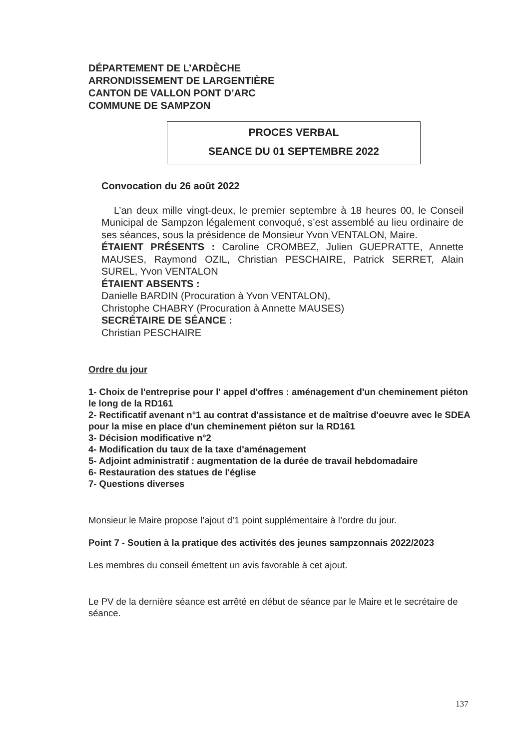DÉPARTEMENT DE L’ARDÈCHE
ARRONDISSEMENT DE LARGENTIÈRE
CANTON DE VALLON PONT D’ARC
COMMUNE DE SAMPZON
PROCES VERBAL
SEANCE DU 01 SEPTEMBRE 2022
Convocation du 26 août 2022
L’an deux mille vingt-deux, le premier septembre à 18 heures 00, le Conseil Municipal de Sampzon légalement convoqué, s’est assemblé au lieu ordinaire de ses séances, sous la présidence de Monsieur Yvon VENTALON, Maire.
ÉTAIENT PRÉSENTS : Caroline CROMBEZ, Julien GUEPRATTE, Annette MAUSES, Raymond OZIL, Christian PESCHAIRE, Patrick SERRET, Alain SUREL, Yvon VENTALON
ÉTAIENT ABSENTS :
Danielle BARDIN (Procuration à Yvon VENTALON),
Christophe CHABRY (Procuration à Annette MAUSES)
SECRÉTAIRE DE SÉANCE :
Christian PESCHAIRE
Ordre du jour
1- Choix de l'entreprise pour l' appel d'offres : aménagement d'un cheminement piéton le long de la RD161
2- Rectificatif avenant n°1 au contrat d'assistance et de maîtrise d'oeuvre avec le SDEA pour la mise en place d'un cheminement piéton sur la RD161
3- Décision modificative n°2
4- Modification du taux de la taxe d'aménagement
5- Adjoint administratif : augmentation de la durée de travail hebdomadaire
6- Restauration des statues de l'église
7- Questions diverses
Monsieur le Maire propose l’ajout d’1 point supplémentaire à l’ordre du jour.
Point 7 - Soutien à la pratique des activités des jeunes sampzonnais 2022/2023
Les membres du conseil émettent un avis favorable à cet ajout.
Le PV de la dernière séance est arrêté en début de séance par le Maire et le secrétaire de séance.
137